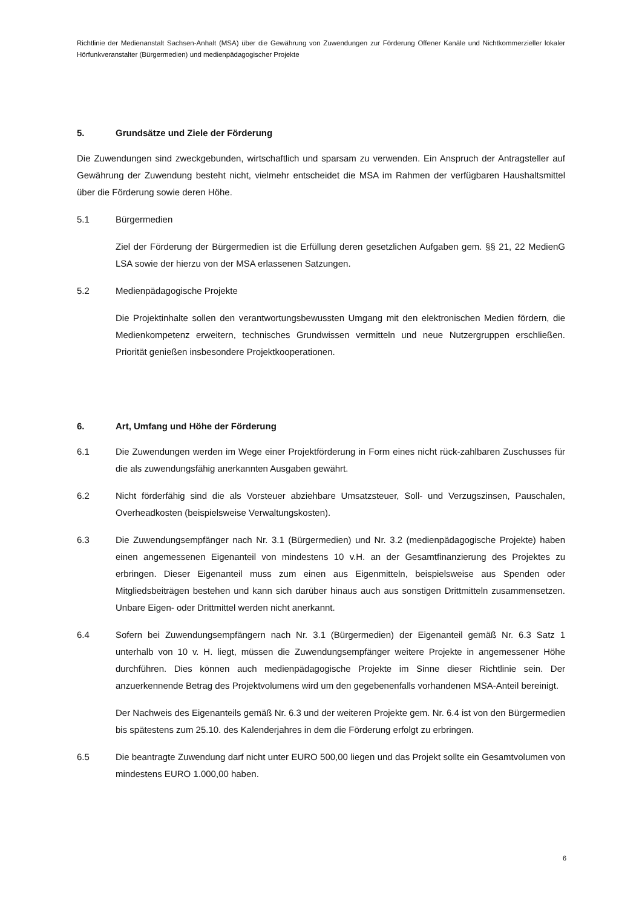Richtlinie der Medienanstalt Sachsen-Anhalt (MSA) über die Gewährung von Zuwendungen zur Förderung Offener Kanäle und Nichtkommerzieller lokaler Hörfunkveranstalter (Bürgermedien) und medienpädagogischer Projekte
5. Grundsätze und Ziele der Förderung
Die Zuwendungen sind zweckgebunden, wirtschaftlich und sparsam zu verwenden. Ein Anspruch der Antragsteller auf Gewährung der Zuwendung besteht nicht, vielmehr entscheidet die MSA im Rahmen der verfügbaren Haushaltsmittel über die Förderung sowie deren Höhe.
5.1 Bürgermedien
Ziel der Förderung der Bürgermedien ist die Erfüllung deren gesetzlichen Aufgaben gem. §§ 21, 22 MedienG LSA sowie der hierzu von der MSA erlassenen Satzungen.
5.2 Medienpädagogische Projekte
Die Projektinhalte sollen den verantwortungsbewussten Umgang mit den elektronischen Medien fördern, die Medienkompetenz erweitern, technisches Grundwissen vermitteln und neue Nutzergruppen erschließen. Priorität genießen insbesondere Projektkooperationen.
6. Art, Umfang und Höhe der Förderung
6.1 Die Zuwendungen werden im Wege einer Projektförderung in Form eines nicht rück-zahlbaren Zuschusses für die als zuwendungsfähig anerkannten Ausgaben gewährt.
6.2 Nicht förderfähig sind die als Vorsteuer abziehbare Umsatzsteuer, Soll- und Verzugszinsen, Pauschalen, Overheadkosten (beispielsweise Verwaltungskosten).
6.3 Die Zuwendungsempfänger nach Nr. 3.1 (Bürgermedien) und Nr. 3.2 (medienpädagogische Projekte) haben einen angemessenen Eigenanteil von mindestens 10 v.H. an der Gesamtfinanzierung des Projektes zu erbringen. Dieser Eigenanteil muss zum einen aus Eigenmitteln, beispielsweise aus Spenden oder Mitgliedsbeiträgen bestehen und kann sich darüber hinaus auch aus sonstigen Drittmitteln zusammensetzen. Unbare Eigen- oder Drittmittel werden nicht anerkannt.
6.4 Sofern bei Zuwendungsempfängern nach Nr. 3.1 (Bürgermedien) der Eigenanteil gemäß Nr. 6.3 Satz 1 unterhalb von 10 v. H. liegt, müssen die Zuwendungsempfänger weitere Projekte in angemessener Höhe durchführen. Dies können auch medienpädagogische Projekte im Sinne dieser Richtlinie sein. Der anzuerkennende Betrag des Projektvolumens wird um den gegebenenfalls vorhandenen MSA-Anteil bereinigt.
Der Nachweis des Eigenanteils gemäß Nr. 6.3 und der weiteren Projekte gem. Nr. 6.4 ist von den Bürgermedien bis spätestens zum 25.10. des Kalenderjahres in dem die Förderung erfolgt zu erbringen.
6.5 Die beantragte Zuwendung darf nicht unter EURO 500,00 liegen und das Projekt sollte ein Gesamtvolumen von mindestens EURO 1.000,00 haben.
6